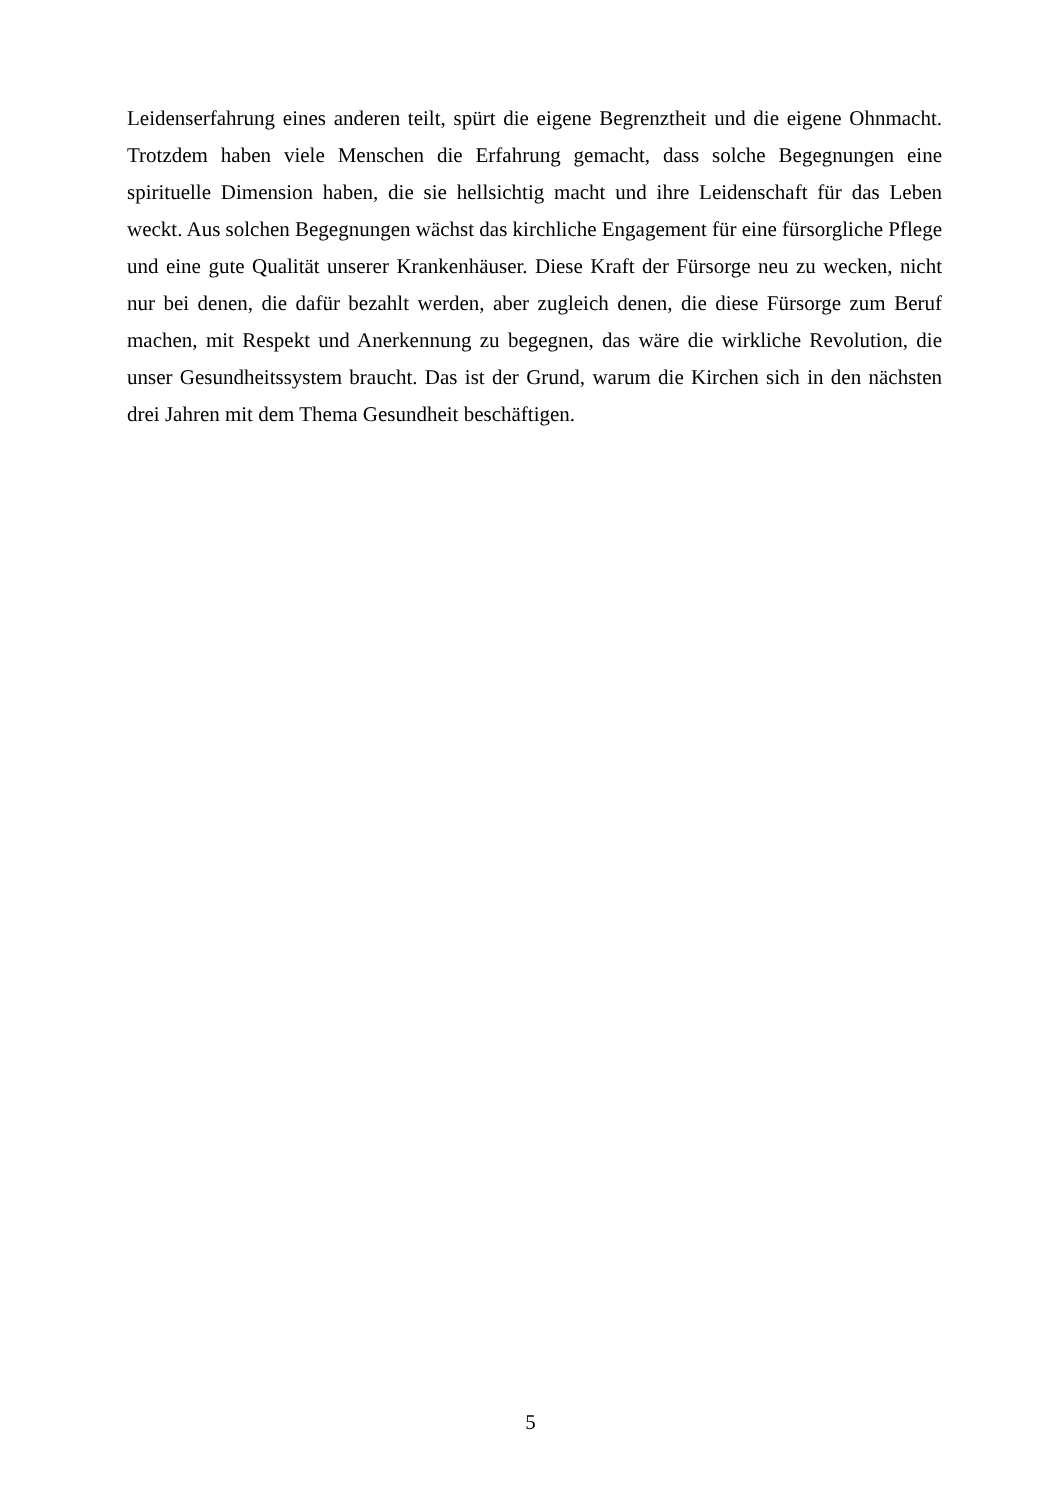Leidenserfahrung eines anderen teilt, spürt die eigene Begrenztheit und die eigene Ohnmacht. Trotzdem haben viele Menschen die Erfahrung gemacht, dass solche Begegnungen eine spirituelle Dimension haben, die sie hellsichtig macht und ihre Leidenschaft für das Leben weckt. Aus solchen Begegnungen wächst das kirchliche Engagement für eine fürsorgliche Pflege und eine gute Qualität unserer Krankenhäuser. Diese Kraft der Fürsorge neu zu wecken, nicht nur bei denen, die dafür bezahlt werden, aber zugleich denen, die diese Fürsorge zum Beruf machen, mit Respekt und Anerkennung zu begegnen, das wäre die wirkliche Revolution, die unser Gesundheitssystem braucht. Das ist der Grund, warum die Kirchen sich in den nächsten drei Jahren mit dem Thema Gesundheit beschäftigen.
5